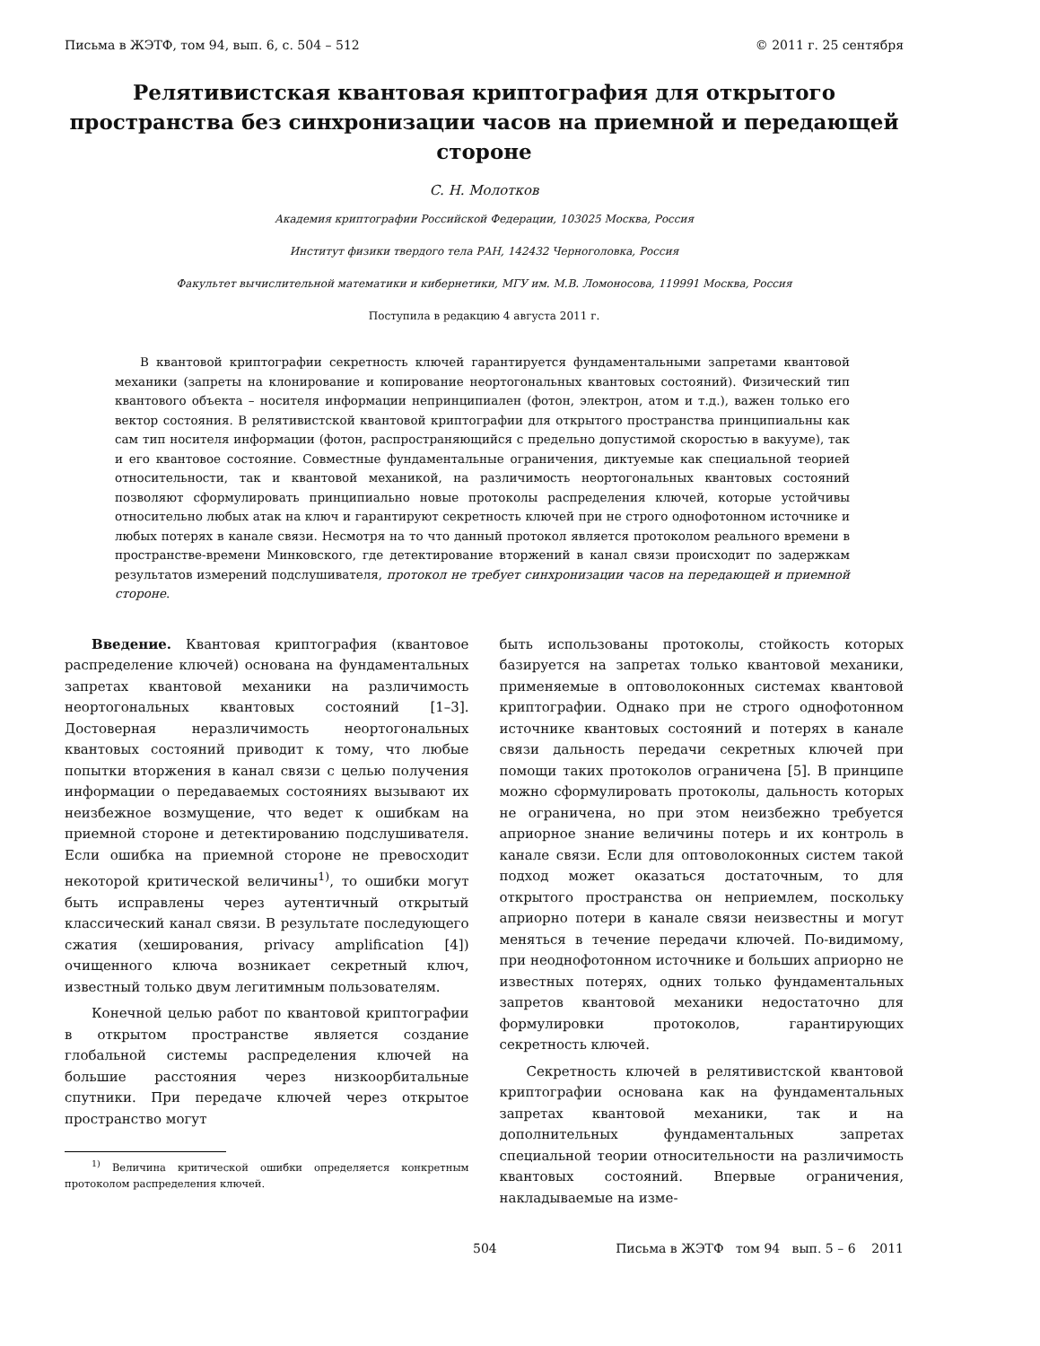Письма в ЖЭТФ, том 94, вып. 6, с. 504 – 512 © 2011 г. 25 сентября
Релятивистская квантовая криптография для открытого пространства без синхронизации часов на приемной и передающей стороне
С. Н. Молотков
Академия криптографии Российской Федерации, 103025 Москва, Россия
Институт физики твердого тела РАН, 142432 Черноголовка, Россия
Факультет вычислительной математики и кибернетики, МГУ им. М.В. Ломоносова, 119991 Москва, Россия
Поступила в редакцию 4 августа 2011 г.
В квантовой криптографии секретность ключей гарантируется фундаментальными запретами квантовой механики (запреты на клонирование и копирование неортогональных квантовых состояний). Физический тип квантового объекта – носителя информации непринципиален (фотон, электрон, атом и т.д.), важен только его вектор состояния. В релятивистской квантовой криптографии для открытого пространства принципиальны как сам тип носителя информации (фотон, распространяющийся с предельно допустимой скоростью в вакууме), так и его квантовое состояние. Совместные фундаментальные ограничения, диктуемые как специальной теорией относительности, так и квантовой механикой, на различимость неортогональных квантовых состояний позволяют сформулировать принципиально новые протоколы распределения ключей, которые устойчивы относительно любых атак на ключ и гарантируют секретность ключей при не строго однофотонном источнике и любых потерях в канале связи. Несмотря на то что данный протокол является протоколом реального времени в пространстве-времени Минковского, где детектирование вторжений в канал связи происходит по задержкам результатов измерений подслушивателя, протокол не требует синхронизации часов на передающей и приемной стороне.
Введение. Квантовая криптография (квантовое распределение ключей) основана на фундаментальных запретах квантовой механики на различимость неортогональных квантовых состояний [1–3]. Достоверная неразличимость неортогональных квантовых состояний приводит к тому, что любые попытки вторжения в канал связи с целью получения информации о передаваемых состояниях вызывают их неизбежное возмущение, что ведет к ошибкам на приемной стороне и детектированию подслушивателя. Если ошибка на приемной стороне не превосходит некоторой критической величины<sup>1)</sup>, то ошибки могут быть исправлены через аутентичный открытый классический канал связи. В результате последующего сжатия (хеширования, privacy amplification [4]) очищенного ключа возникает секретный ключ, известный только двум легитимным пользователям.
Конечной целью работ по квантовой криптографии в открытом пространстве является создание глобальной системы распределения ключей на большие расстояния через низкоорбитальные спутники. При передаче ключей через открытое пространство могут
<sup>1)</sup> Величина критической ошибки определяется конкретным протоколом распределения ключей.
быть использованы протоколы, стойкость которых базируется на запретах только квантовой механики, применяемые в оптоволоконных системах квантовой криптографии. Однако при не строго однофотонном источнике квантовых состояний и потерях в канале связи дальность передачи секретных ключей при помощи таких протоколов ограничена [5]. В принципе можно сформулировать протоколы, дальность которых не ограничена, но при этом неизбежно требуется априорное знание величины потерь и их контроль в канале связи. Если для оптоволоконных систем такой подход может оказаться достаточным, то для открытого пространства он неприемлем, поскольку априорно потери в канале связи неизвестны и могут меняться в течение передачи ключей. По-видимому, при неоднофотонном источнике и больших априорно не известных потерях, одних только фундаментальных запретов квантовой механики недостаточно для формулировки протоколов, гарантирующих секретность ключей.
Секретность ключей в релятивистской квантовой криптографии основана как на фундаментальных запретах квантовой механики, так и на дополнительных фундаментальных запретах специальной теории относительности на различимость квантовых состояний. Впервые ограничения, накладываемые на изме-
504 Письма в ЖЭТФ том 94 вып. 5 – 6 2011